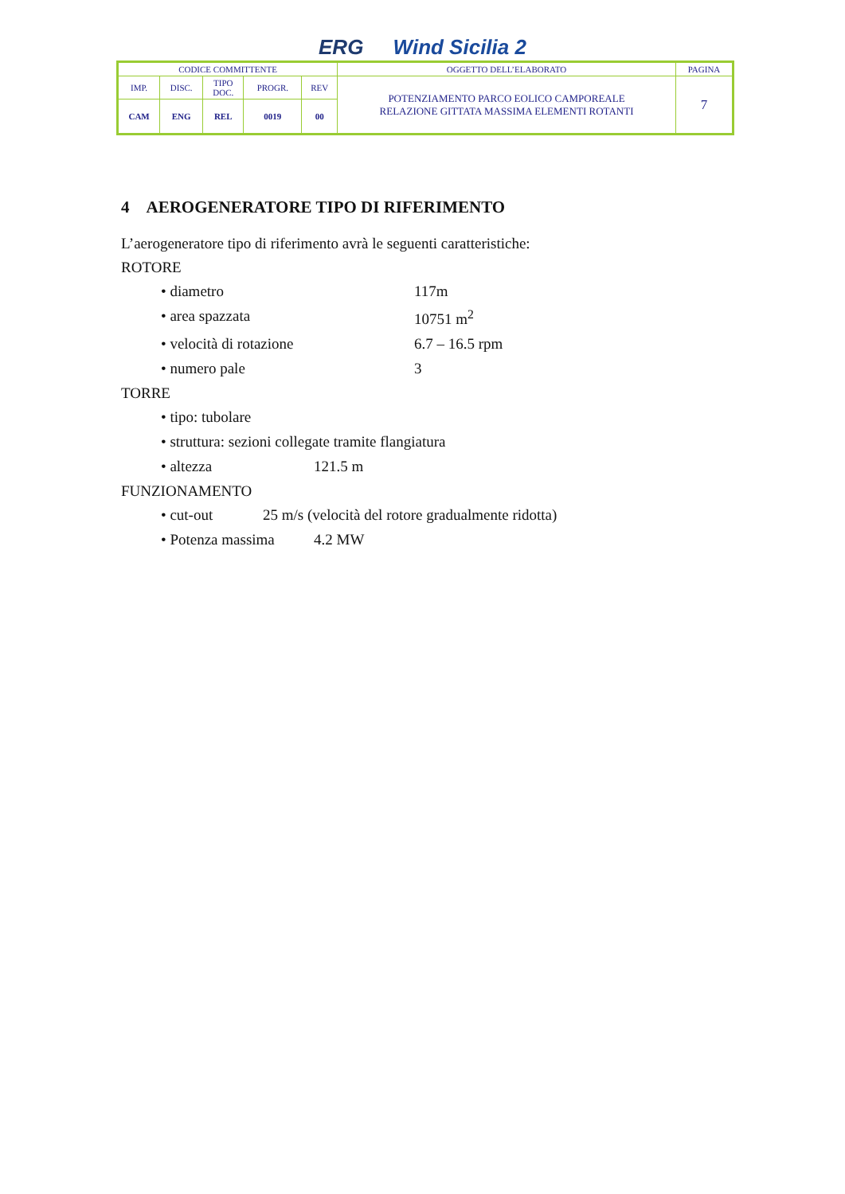ERG Wind Sicilia 2
| CODICE COMMITTENTE | | | | | OGGETTO DELL’ELABORATO | PAGINA |
| IMP. | DISC. | TIPO DOC. | PROGR. | REV | POTENZIAMENTO PARCO EOLICO CAMPOREALE RELAZIONE GITTATA MASSIMA ELEMENTI ROTANTI | 7 |
| CAM | ENG | REL | 0019 | 00 | | |
4 AEROGENERATORE TIPO DI RIFERIMENTO
L’aerogeneratore tipo di riferimento avrà le seguenti caratteristiche:
ROTORE
• diametro 117m
• area spazzata 10751 m<sup>2</sup>
• velocità di rotazione 6.7 – 16.5 rpm
• numero pale 3
TORRE
• tipo: tubolare
• struttura: sezioni collegate tramite flangiatura
• altezza 121.5 m
FUNZIONAMENTO
• cut-out 25 m/s (velocità del rotore gradualmente ridotta)
• Potenza massima 4.2 MW